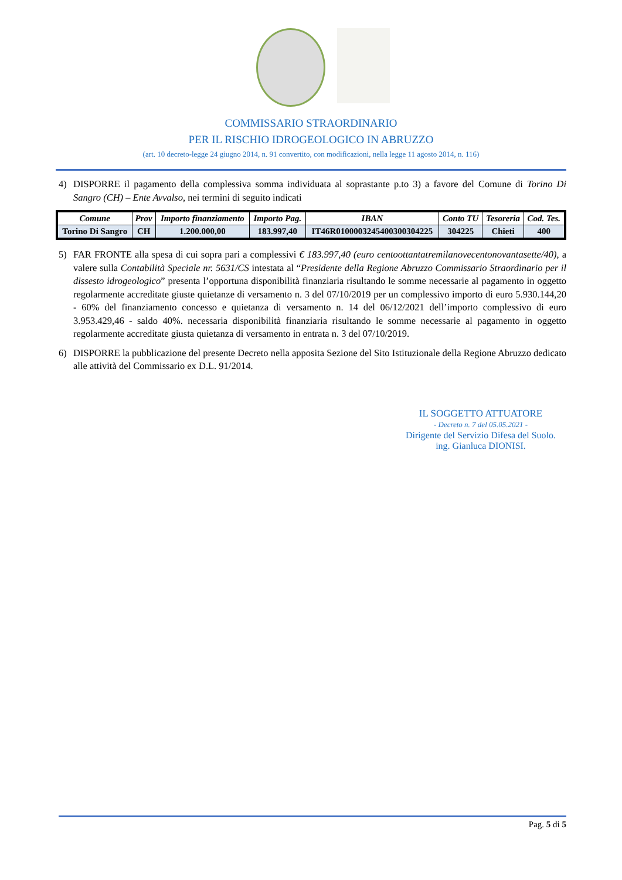COMMISSARIO STRAORDINARIO
PER IL RISCHIO IDROGEOLOGICO IN ABRUZZO
(art. 10 decreto-legge 24 giugno 2014, n. 91 convertito, con modificazioni, nella legge 11 agosto 2014, n. 116)
4) DISPORRE il pagamento della complessiva somma individuata al soprastante p.to 3) a favore del Comune di Torino Di Sangro (CH) – Ente Avvalso, nei termini di seguito indicati
| Comune | Prov | Importo finanziamento | Importo Pag. | IBAN | Conto TU | Tesoreria | Cod. Tes. |
| --- | --- | --- | --- | --- | --- | --- | --- |
| Torino Di Sangro | CH | 1.200.000,00 | 183.997,40 | IT46R0100003245400300304225 | 304225 | Chieti | 400 |
5) FAR FRONTE alla spesa di cui sopra pari a complessivi € 183.997,40 (euro centoottantatremilanovecentonovantasette/40), a valere sulla Contabilità Speciale nr. 5631/CS intestata al “Presidente della Regione Abruzzo Commissario Straordinario per il dissesto idrogeologico” presenta l’opportuna disponibilità finanziaria risultando le somme necessarie al pagamento in oggetto regolarmente accreditate giuste quietanze di versamento n. 3 del 07/10/2019 per un complessivo importo di euro 5.930.144,20 - 60% del finanziamento concesso e quietanza di versamento n. 14 del 06/12/2021 dell’importo complessivo di euro 3.953.429,46 - saldo 40%. necessaria disponibilità finanziaria risultando le somme necessarie al pagamento in oggetto regolarmente accreditate giusta quietanza di versamento in entrata n. 3 del 07/10/2019.
6) DISPORRE la pubblicazione del presente Decreto nella apposita Sezione del Sito Istituzionale della Regione Abruzzo dedicato alle attività del Commissario ex D.L. 91/2014.
IL SOGGETTO ATTUATORE
- Decreto n. 7 del 05.05.2021 -
Dirigente del Servizio Difesa del Suolo.
ing. Gianluca DIONISI.
Pag. 5 di 5